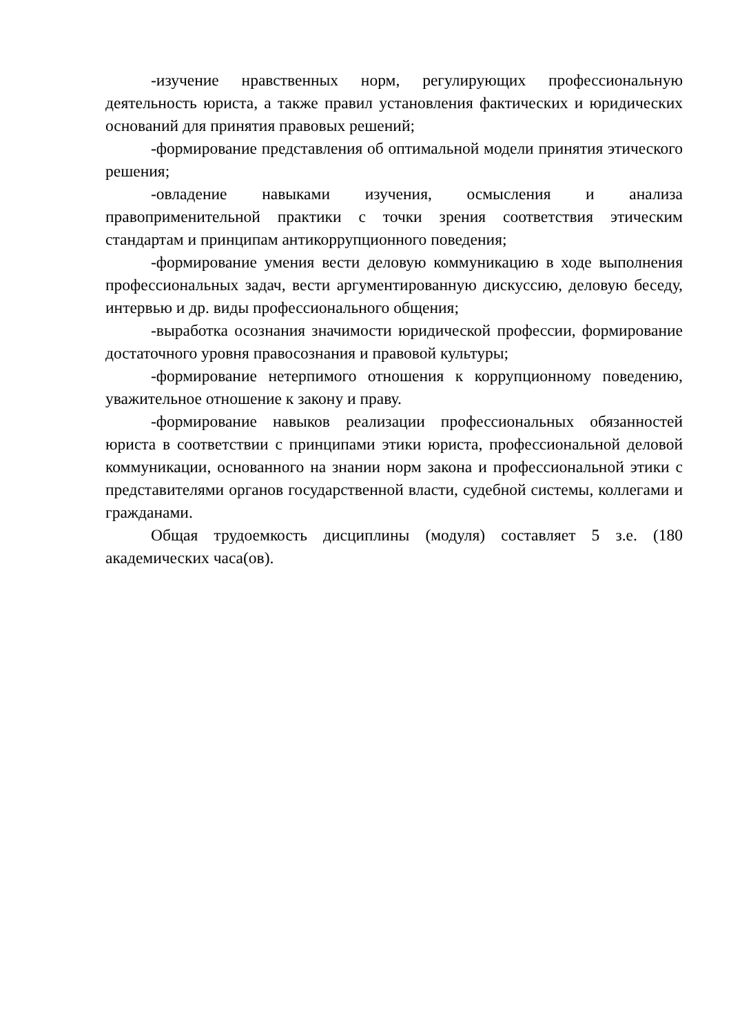-изучение нравственных норм, регулирующих профессиональную деятельность юриста, а также правил установления фактических и юридических оснований для принятия правовых решений;
-формирование представления об оптимальной модели принятия этического решения;
-овладение навыками изучения, осмысления и анализа правоприменительной практики с точки зрения соответствия этическим стандартам и принципам антикоррупционного поведения;
-формирование умения вести деловую коммуникацию в ходе выполнения профессиональных задач, вести аргументированную дискуссию, деловую беседу, интервью и др. виды профессионального общения;
-выработка осознания значимости юридической профессии, формирование достаточного уровня правосознания и правовой культуры;
-формирование нетерпимого отношения к коррупционному поведению, уважительное отношение к закону и праву.
-формирование навыков реализации профессиональных обязанностей юриста в соответствии с принципами этики юриста, профессиональной деловой коммуникации, основанного на знании норм закона и профессиональной этики с представителями органов государственной власти, судебной системы, коллегами и гражданами.
Общая трудоемкость дисциплины (модуля) составляет 5 з.е. (180 академических часа(ов).